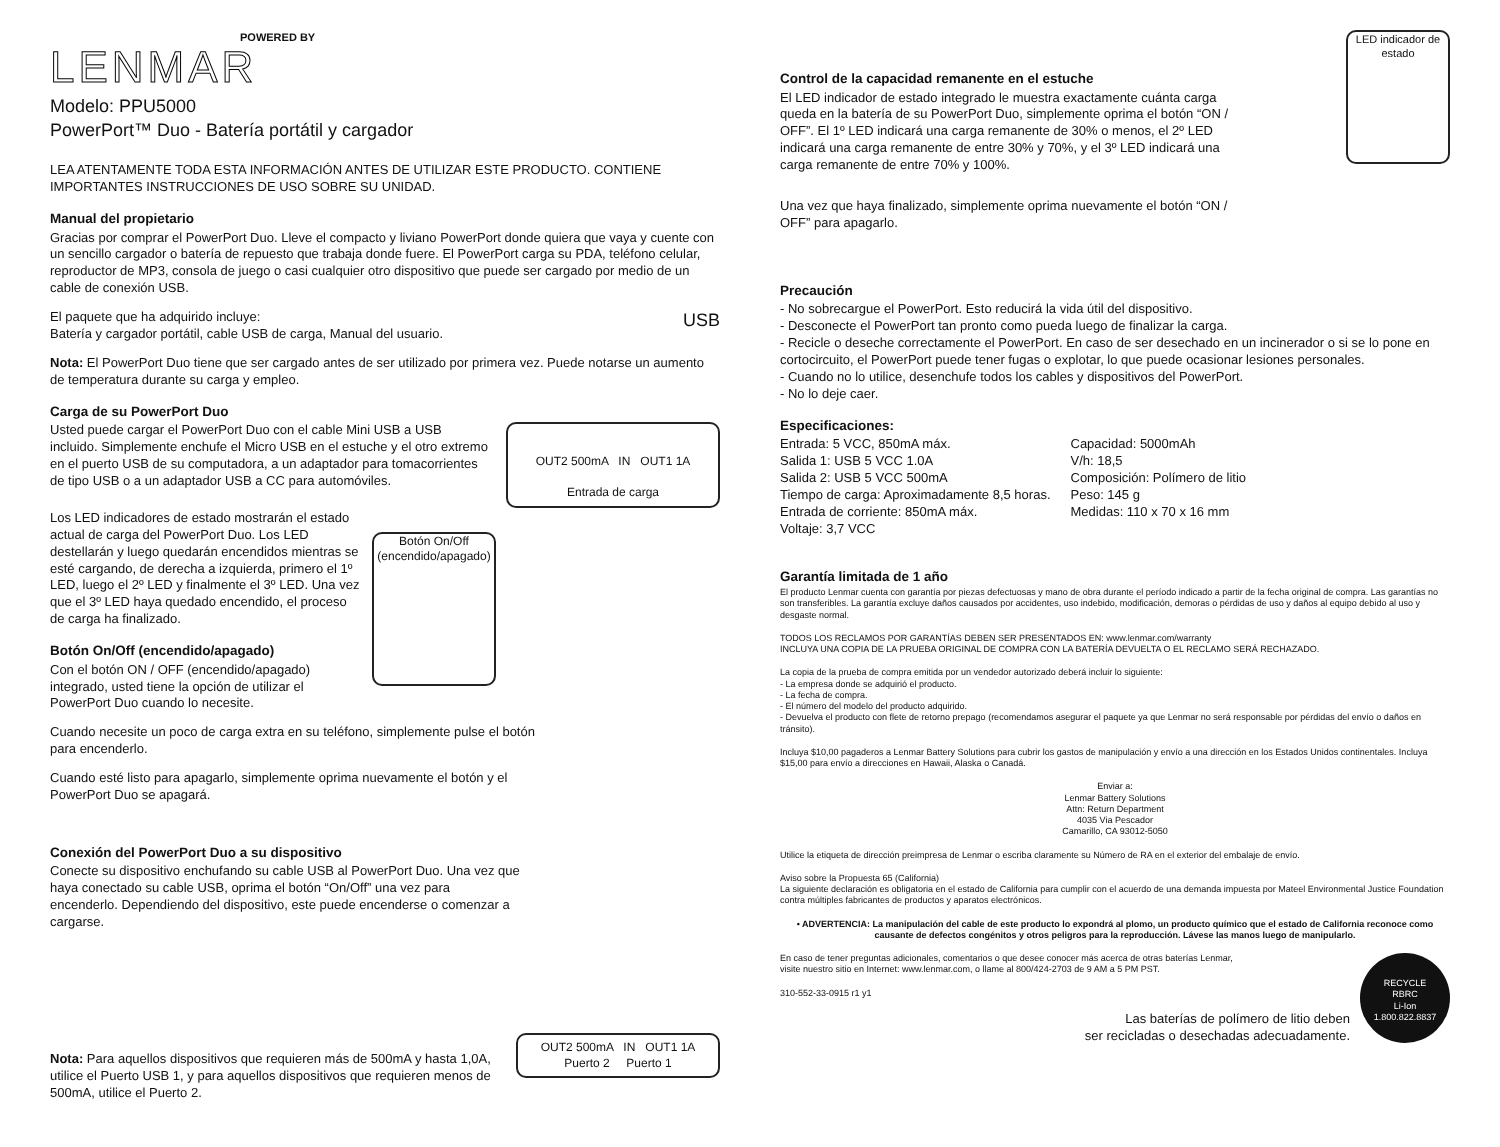POWERED BY
LENMAR
Modelo: PPU5000
PowerPort™ Duo - Batería portátil y cargador
LEA ATENTAMENTE TODA ESTA INFORMACIÓN ANTES DE UTILIZAR ESTE PRODUCTO. CONTIENE IMPORTANTES INSTRUCCIONES DE USO SOBRE SU UNIDAD.
Manual del propietario
Gracias por comprar el PowerPort Duo. Lleve el compacto y liviano PowerPort donde quiera que vaya y cuente con un sencillo cargador o batería de repuesto que trabaja donde fuere. El PowerPort carga su PDA, teléfono celular, reproductor de MP3, consola de juego o casi cualquier otro dispositivo que puede ser cargado por medio de un cable de conexión USB.
USB El paquete que ha adquirido incluye:
Batería y cargador portátil, cable USB de carga, Manual del usuario.
Nota: El PowerPort Duo tiene que ser cargado antes de ser utilizado por primera vez. Puede notarse un aumento de temperatura durante su carga y empleo.
Carga de su PowerPort Duo
OUT2 500mA IN OUT1 1A
Entrada de carga
Usted puede cargar el PowerPort Duo con el cable Mini USB a USB incluido. Simplemente enchufe el Micro USB en el estuche y el otro extremo en el puerto USB de su computadora, a un adaptador para tomacorrientes de tipo USB o a un adaptador USB a CC para automóviles.
Botón On/Off
(encendido/apagado)
Los LED indicadores de estado mostrarán el estado actual de carga del PowerPort Duo. Los LED destellarán y luego quedarán encendidos mientras se esté cargando, de derecha a izquierda, primero el 1º LED, luego el 2º LED y finalmente el 3º LED. Una vez que el 3º LED haya quedado encendido, el proceso de carga ha finalizado.
Botón On/Off (encendido/apagado)
Con el botón ON / OFF (encendido/apagado) integrado, usted tiene la opción de utilizar el PowerPort Duo cuando lo necesite.
Cuando necesite un poco de carga extra en su teléfono, simplemente pulse el botón para encenderlo.
Cuando esté listo para apagarlo, simplemente oprima nuevamente el botón y el PowerPort Duo se apagará.
Conexión del PowerPort Duo a su dispositivo
Conecte su dispositivo enchufando su cable USB al PowerPort Duo. Una vez que haya conectado su cable USB, oprima el botón “On/Off” una vez para encenderlo. Dependiendo del dispositivo, este puede encenderse o comenzar a cargarse.
OUT2 500mA IN OUT1 1A
Puerto 2 Puerto 1
Nota: Para aquellos dispositivos que requieren más de 500mA y hasta 1,0A, utilice el Puerto USB 1, y para aquellos dispositivos que requieren menos de 500mA, utilice el Puerto 2.
LED indicador de estado
Control de la capacidad remanente en el estuche
El LED indicador de estado integrado le muestra exactamente cuánta carga queda en la batería de su PowerPort Duo, simplemente oprima el botón “ON / OFF”. El 1º LED indicará una carga remanente de 30% o menos, el 2º LED indicará una carga remanente de entre 30% y 70%, y el 3º LED indicará una carga remanente de entre 70% y 100%.
Una vez que haya finalizado, simplemente oprima nuevamente el botón “ON / OFF” para apagarlo.
Precaución
- No sobrecargue el PowerPort. Esto reducirá la vida útil del dispositivo.
- Desconecte el PowerPort tan pronto como pueda luego de finalizar la carga.
- Recicle o deseche correctamente el PowerPort. En caso de ser desechado en un incinerador o si se lo pone en cortocircuito, el PowerPort puede tener fugas o explotar, lo que puede ocasionar lesiones personales.
- Cuando no lo utilice, desenchufe todos los cables y dispositivos del PowerPort.
- No lo deje caer.
Especificaciones:
Entrada: 5 VCC, 850mA máx.
Salida 1: USB 5 VCC 1.0A
Salida 2: USB 5 VCC 500mA
Tiempo de carga: Aproximadamente 8,5 horas.
Entrada de corriente: 850mA máx.
Voltaje: 3,7 VCC
Capacidad: 5000mAh
V/h: 18,5
Composición: Polímero de litio
Peso: 145 g
Medidas: 110 x 70 x 16 mm
Garantía limitada de 1 año
El producto Lenmar cuenta con garantía por piezas defectuosas y mano de obra durante el período indicado a partir de la fecha original de compra. Las garantías no son transferibles. La garantía excluye daños causados por accidentes, uso indebido, modificación, demoras o pérdidas de uso y daños al equipo debido al uso y desgaste normal.
TODOS LOS RECLAMOS POR GARANTÍAS DEBEN SER PRESENTADOS EN: www.lenmar.com/warranty
INCLUYA UNA COPIA DE LA PRUEBA ORIGINAL DE COMPRA CON LA BATERÍA DEVUELTA O EL RECLAMO SERÁ RECHAZADO.
La copia de la prueba de compra emitida por un vendedor autorizado deberá incluir lo siguiente:
- La empresa donde se adquirió el producto.
- La fecha de compra.
- El número del modelo del producto adquirido.
- Devuelva el producto con flete de retorno prepago (recomendamos asegurar el paquete ya que Lenmar no será responsable por pérdidas del envío o daños en tránsito).
Incluya $10,00 pagaderos a Lenmar Battery Solutions para cubrir los gastos de manipulación y envío a una dirección en los Estados Unidos continentales. Incluya $15,00 para envío a direcciones en Hawaii, Alaska o Canadá.
Enviar a:
Lenmar Battery Solutions
Attn: Return Department
4035 Via Pescador
Camarillo, CA 93012-5050
Utilice la etiqueta de dirección preimpresa de Lenmar o escriba claramente su Número de RA en el exterior del embalaje de envío.
Aviso sobre la Propuesta 65 (California)
La siguiente declaración es obligatoria en el estado de California para cumplir con el acuerdo de una demanda impuesta por Mateel Environmental Justice Foundation contra múltiples fabricantes de productos y aparatos electrónicos.
• ADVERTENCIA: La manipulación del cable de este producto lo expondrá al plomo, un producto químico que el estado de California reconoce como causante de defectos congénitos y otros peligros para la reproducción. Lávese las manos luego de manipularlo.
RECYCLE
RBRC
Li-Ion
1.800.822.8837
En caso de tener preguntas adicionales, comentarios o que desee conocer más acerca de otras baterías Lenmar,
visite nuestro sitio en Internet: www.lenmar.com, o llame al 800/424-2703 de 9 AM a 5 PM PST.
310-552-33-0915 r1 y1
Las baterías de polímero de litio deben
ser recicladas o desechadas adecuadamente.